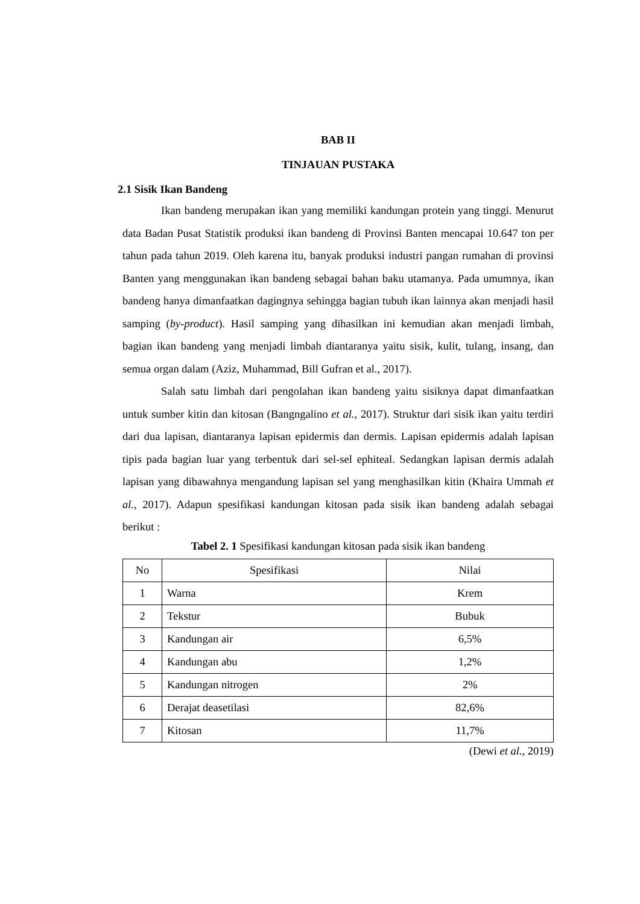BAB II
TINJAUAN PUSTAKA
2.1 Sisik Ikan Bandeng
Ikan bandeng merupakan ikan yang memiliki kandungan protein yang tinggi. Menurut data Badan Pusat Statistik produksi ikan bandeng di Provinsi Banten mencapai 10.647 ton per tahun pada tahun 2019. Oleh karena itu, banyak produksi industri pangan rumahan di provinsi Banten yang menggunakan ikan bandeng sebagai bahan baku utamanya. Pada umumnya, ikan bandeng hanya dimanfaatkan dagingnya sehingga bagian tubuh ikan lainnya akan menjadi hasil samping (by-product). Hasil samping yang dihasilkan ini kemudian akan menjadi limbah, bagian ikan bandeng yang menjadi limbah diantaranya yaitu sisik, kulit, tulang, insang, dan semua organ dalam (Aziz, Muhammad, Bill Gufran et al., 2017).
Salah satu limbah dari pengolahan ikan bandeng yaitu sisiknya dapat dimanfaatkan untuk sumber kitin dan kitosan (Bangngalino et al., 2017). Struktur dari sisik ikan yaitu terdiri dari dua lapisan, diantaranya lapisan epidermis dan dermis. Lapisan epidermis adalah lapisan tipis pada bagian luar yang terbentuk dari sel-sel ephiteal. Sedangkan lapisan dermis adalah lapisan yang dibawahnya mengandung lapisan sel yang menghasilkan kitin (Khaira Ummah et al., 2017). Adapun spesifikasi kandungan kitosan pada sisik ikan bandeng adalah sebagai berikut :
Tabel 2. 1 Spesifikasi kandungan kitosan pada sisik ikan bandeng
| No | Spesifikasi | Nilai |
| --- | --- | --- |
| 1 | Warna | Krem |
| 2 | Tekstur | Bubuk |
| 3 | Kandungan air | 6,5% |
| 4 | Kandungan abu | 1,2% |
| 5 | Kandungan nitrogen | 2% |
| 6 | Derajat deasetilasi | 82,6% |
| 7 | Kitosan | 11,7% |
(Dewi et al., 2019)